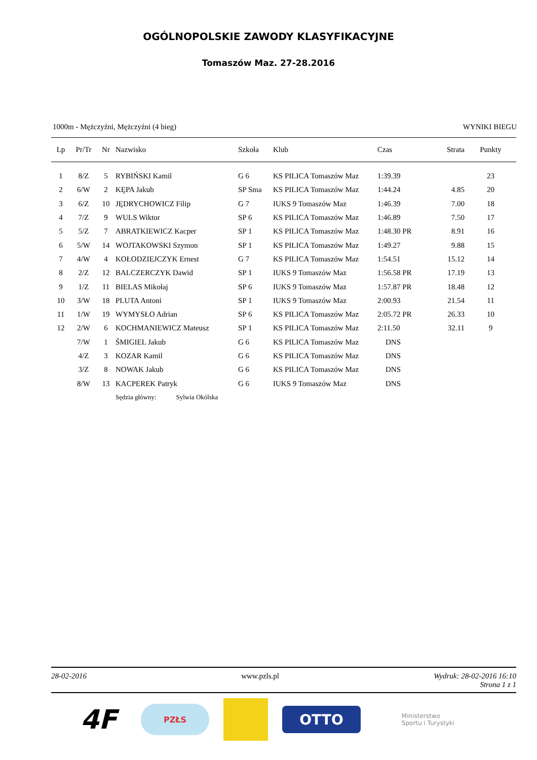OGÓLNOPOLSKIE ZAWODY KLASYFIKACYJNE
Tomaszów Maz. 27-28.2016
1000m - Mężczyźni, Mężczyźni (4 bieg) WYNIKI BIEGU
| Lp | Pr/Tr | Nr | Nazwisko | Szkoła | Klub | Czas | Strata | Punkty |
| --- | --- | --- | --- | --- | --- | --- | --- | --- |
| 1 | 8/Z | 5 | RYBIŃSKI Kamil | G 6 | KS PILICA Tomaszów Maz | 1:39.39 | | 23 |
| 2 | 6/W | 2 | KĘPA Jakub | SP Sma | KS PILICA Tomaszów Maz | 1:44.24 | 4.85 | 20 |
| 3 | 6/Z | 10 | JĘDRYCHOWICZ Filip | G 7 | IUKS 9 Tomaszów Maz | 1:46.39 | 7.00 | 18 |
| 4 | 7/Z | 9 | WULS Wiktor | SP 6 | KS PILICA Tomaszów Maz | 1:46.89 | 7.50 | 17 |
| 5 | 5/Z | 7 | ABRATKIEWICZ Kacper | SP 1 | KS PILICA Tomaszów Maz | 1:48.30 PR | 8.91 | 16 |
| 6 | 5/W | 14 | WOJTAKOWSKI Szymon | SP 1 | KS PILICA Tomaszów Maz | 1:49.27 | 9.88 | 15 |
| 7 | 4/W | 4 | KOŁODZIEJCZYK Ernest | G 7 | KS PILICA Tomaszów Maz | 1:54.51 | 15.12 | 14 |
| 8 | 2/Z | 12 | BALCZERCZYK Dawid | SP 1 | IUKS 9 Tomaszów Maz | 1:56.58 PR | 17.19 | 13 |
| 9 | 1/Z | 11 | BIELAS Mikołaj | SP 6 | IUKS 9 Tomaszów Maz | 1:57.87 PR | 18.48 | 12 |
| 10 | 3/W | 18 | PLUTA Antoni | SP 1 | IUKS 9 Tomaszów Maz | 2:00.93 | 21.54 | 11 |
| 11 | 1/W | 19 | WYMYSŁO Adrian | SP 6 | KS PILICA Tomaszów Maz | 2:05.72 PR | 26.33 | 10 |
| 12 | 2/W | 6 | KOCHMANIEWICZ Mateusz | SP 1 | KS PILICA Tomaszów Maz | 2:11.50 | 32.11 | 9 |
| | 7/W | 1 | ŚMIGIEL Jakub | G 6 | KS PILICA Tomaszów Maz | DNS | | |
| | 4/Z | 3 | KOZAR Kamil | G 6 | KS PILICA Tomaszów Maz | DNS | | |
| | 3/Z | 8 | NOWAK Jakub | G 6 | KS PILICA Tomaszów Maz | DNS | | |
| | 8/W | 13 | KACPEREK Patryk | G 6 | IUKS 9 Tomaszów Maz | DNS | | |
| | | | Sędzia główny: Sylwia Okólska | | | | | |
28-02-2016 www.pzls.pl Wydruk: 28-02-2016 16:10
Strona 1 z 1
4F
PZŁS
OTTO
Ministerstwo
Sportu i Turystyki